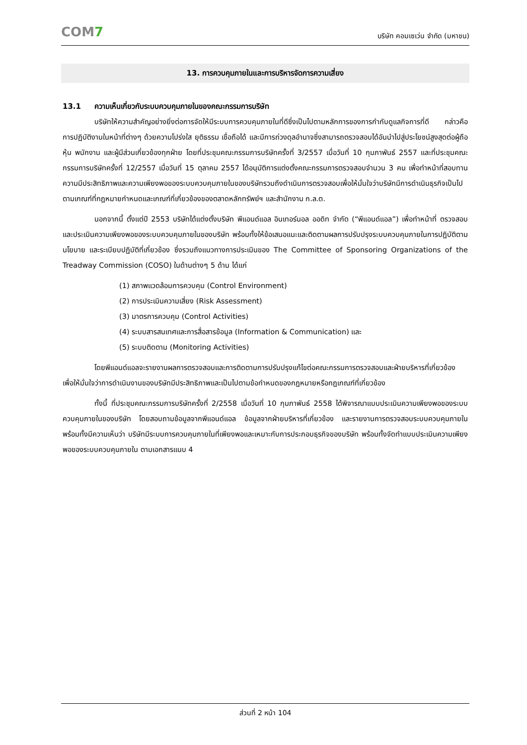COM7
บริษัท คอมเซเว่น จำกัด (มหาชน)
13. การควบคุมภายในและการบริหารจัดการความเสี่ยง
13.1 ความเห็นเกี่ยวกับระบบควบคุมภายในของคณะกรรมการบริษัท
บริษัทให้ความสำคัญอย่างยิ่งต่อการจัดให้มีระบบการควบคุมภายในที่ดีซึ่งเป็นไปตามหลักการของการกำกับดูแลกิจการที่ดี กล่าวคือ การปฏิบัติงานในหน้าที่ต่างๆ ด้วยความโปร่งใส ยุติธรรม เชื่อถือได้ และมีการถ่วงดุลอำนาจซึ่งสามารถตรวจสอบได้อันนำไปสู่ประโยชน์สูงสุดต่อผู้ถือหุ้น พนักงาน และผู้มีส่วนเกี่ยวข้องทุกฝ่าย โดยที่ประชุมคณะกรรมการบริษัทครั้งที่ 3/2557 เมื่อวันที่ 10 กุมภาพันธ์ 2557 และที่ประชุมคณะกรรมการบริษัทครั้งที่ 12/2557 เมื่อวันที่ 15 ตุลาคม 2557 ได้อนุมัติการแต่งตั้งคณะกรรมการตรวจสอบจำนวน 3 คน เพื่อทำหน้าที่สอบทานความมีประสิทธิภาพและความเพียงพอของระบบควบคุมภายในของบริษัทรวมถึงดำเนินการตรวจสอบเพื่อให้มั่นใจว่าบริษัทมีการดำเนินธุรกิจเป็นไปตามเกณฑ์ที่กฎหมายกำหนดและเกณฑ์ที่เกี่ยวข้องของตลาดหลักทรัพย์ฯ และสำนักงาน ก.ล.ต.
นอกจากนี้ ตั้งแต่ปี 2553 บริษัทได้แต่งตั้งบริษัท พีแอนด์แอล อินเทอร์นอล ออดิท จำกัด (“พีแอนด์แอล”) เพื่อทำหน้าที่ ตรวจสอบและประเมินความเพียงพอของระบบควบคุมภายในของบริษัท พร้อมทั้งให้ข้อเสนอแนะและติดตามผลการปรับปรุงระบบควบคุมภายในการปฏิบัติตามนโยบาย และระเบียบปฏิบัติที่เกี่ยวข้อง ซึ่งรวมถึงแนวทางการประเมินของ The Committee of Sponsoring Organizations of the Treadway Commission (COSO) ในด้านต่างๆ 5 ด้าน ได้แก่
(1) สภาพแวดล้อมการควบคุม (Control Environment)
(2) การประเมินความเสี่ยง (Risk Assessment)
(3) มาตรการควบคุม (Control Activities)
(4) ระบบสารสนเทศและการสื่อสารข้อมูล (Information & Communication) และ
(5) ระบบติดตาม (Monitoring Activities)
โดยพีแอนด์แอลจะรายงานผลการตรวจสอบและการติดตามการปรับปรุงแก้ไขต่อคณะกรรมการตรวจสอบและฝ่ายบริหารที่เกี่ยวข้อง เพื่อให้มั่นใจว่าการดำเนินงานของบริษัทมีประสิทธิภาพและเป็นไปตามข้อกำหนดของกฎหมายหรือกฎเกณฑ์ที่เกี่ยวข้อง
ทั้งนี้ ที่ประชุมคณะกรรมการบริษัทครั้งที่ 2/2558 เมื่อวันที่ 10 กุมภาพันธ์ 2558 ได้พิจารณาแบบประเมินความเพียงพอของระบบควบคุมภายในของบริษัท โดยสอบถามข้อมูลจากพีแอนด์แอล ข้อมูลจากฝ่ายบริหารที่เกี่ยวข้อง และรายงานการตรวจสอบระบบควบคุมภายใน พร้อมทั้งมีความเห็นว่า บริษัทมีระบบการควบคุมภายในที่เพียงพอและเหมาะกับการประกอบธุรกิจของบริษัท พร้อมทั้งจัดทำแบบประเมินความเพียงพอของระบบควบคุมภายใน ตามเอกสารแนบ 4
ส่วนที่ 2 หน้า 104